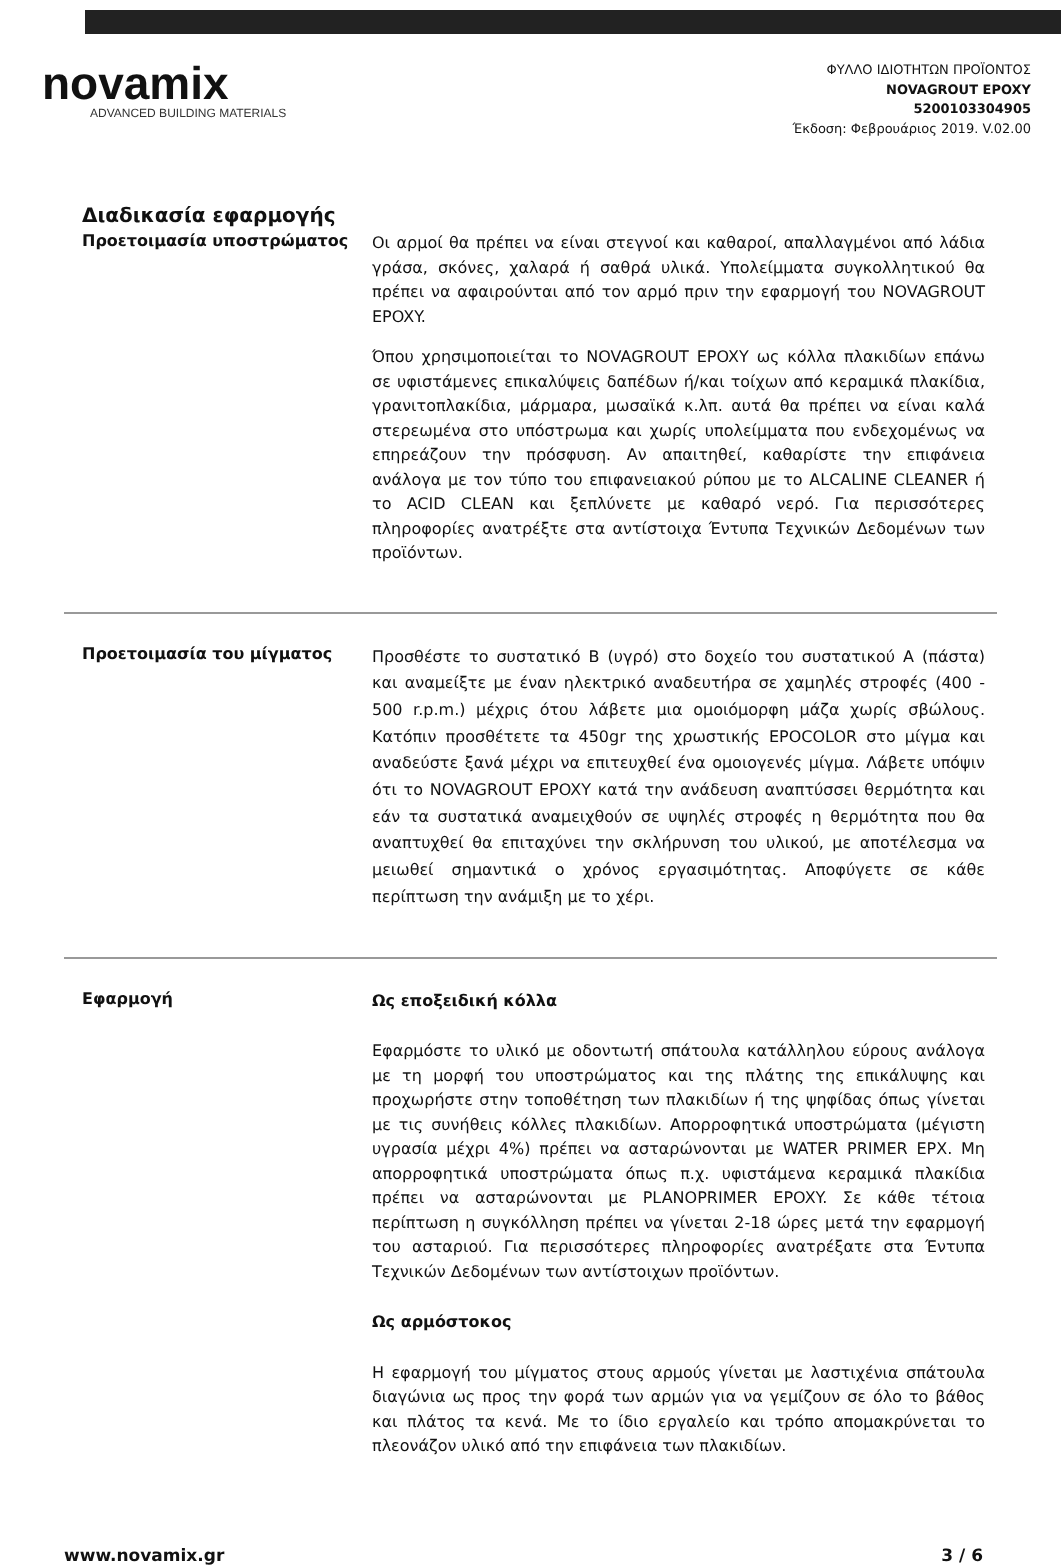novamix
ADVANCED BUILDING MATERIALS
ΦΥΛΛΟ ΙΔΙΟΤΗΤΩΝ ΠΡΟΪΟΝΤΟΣ
NOVAGROUT EPOXY
5200103304905
Έκδοση: Φεβρουάριος 2019. V.02.00
Διαδικασία εφαρμογής
Προετοιμασία υποστρώματος
Οι αρμοί θα πρέπει να είναι στεγνοί και καθαροί, απαλλαγμένοι από λάδια γράσα, σκόνες, χαλαρά ή σαθρά υλικά. Υπολείμματα συγκολλητικού θα πρέπει να αφαιρούνται από τον αρμό πριν την εφαρμογή του NOVAGROUT EPOXY.
Όπου χρησιμοποιείται το NOVAGROUT EPOXY ως κόλλα πλακιδίων επάνω σε υφιστάμενες επικαλύψεις δαπέδων ή/και τοίχων από κεραμικά πλακίδια, γρανιτοπλακίδια, μάρμαρα, μωσαϊκά κ.λπ. αυτά θα πρέπει να είναι καλά στερεωμένα στο υπόστρωμα και χωρίς υπολείμματα που ενδεχομένως να επηρεάζουν την πρόσφυση. Αν απαιτηθεί, καθαρίστε την επιφάνεια ανάλογα με τον τύπο του επιφανειακού ρύπου με το ALCALINE CLEANER ή το ACID CLEAN και ξεπλύνετε με καθαρό νερό. Για περισσότερες πληροφορίες ανατρέξτε στα αντίστοιχα Έντυπα Τεχνικών Δεδομένων των προϊόντων.
Προετοιμασία του μίγματος
Προσθέστε το συστατικό Β (υγρό) στο δοχείο του συστατικού Α (πάστα) και αναμείξτε με έναν ηλεκτρικό αναδευτήρα σε χαμηλές στροφές (400 - 500 r.p.m.) μέχρις ότου λάβετε μια ομοιόμορφη μάζα χωρίς σβώλους. Κατόπιν προσθέτετε τα 450gr της χρωστικής EPOCOLOR στο μίγμα και αναδεύστε ξανά μέχρι να επιτευχθεί ένα ομοιογενές μίγμα. Λάβετε υπόψιν ότι το NOVAGROUT EPOXY κατά την ανάδευση αναπτύσσει θερμότητα και εάν τα συστατικά αναμειχθούν σε υψηλές στροφές η θερμότητα που θα αναπτυχθεί θα επιταχύνει την σκλήρυνση του υλικού, με αποτέλεσμα να μειωθεί σημαντικά ο χρόνος εργασιμότητας. Αποφύγετε σε κάθε περίπτωση την ανάμιξη με το χέρι.
Εφαρμογή
Ως εποξειδική κόλλα
Εφαρμόστε το υλικό με οδοντωτή σπάτουλα κατάλληλου εύρους ανάλογα με τη μορφή του υποστρώματος και της πλάτης της επικάλυψης και προχωρήστε στην τοποθέτηση των πλακιδίων ή της ψηφίδας όπως γίνεται με τις συνήθεις κόλλες πλακιδίων. Απορροφητικά υποστρώματα (μέγιστη υγρασία μέχρι 4%) πρέπει να ασταρώνονται με WATER PRIMER EPX. Μη απορροφητικά υποστρώματα όπως π.χ. υφιστάμενα κεραμικά πλακίδια πρέπει να ασταρώνονται με PLANOPRIMER EPOXY. Σε κάθε τέτοια περίπτωση η συγκόλληση πρέπει να γίνεται 2-18 ώρες μετά την εφαρμογή του ασταριού. Για περισσότερες πληροφορίες ανατρέξατε στα Έντυπα Τεχνικών Δεδομένων των αντίστοιχων προϊόντων.
Ως αρμόστοκος
Η εφαρμογή του μίγματος στους αρμούς γίνεται με λαστιχένια σπάτουλα διαγώνια ως προς την φορά των αρμών για να γεμίζουν σε όλο το βάθος και πλάτος τα κενά. Με το ίδιο εργαλείο και τρόπο απομακρύνεται το πλεονάζον υλικό από την επιφάνεια των πλακιδίων.
www.novamix.gr 3 / 6